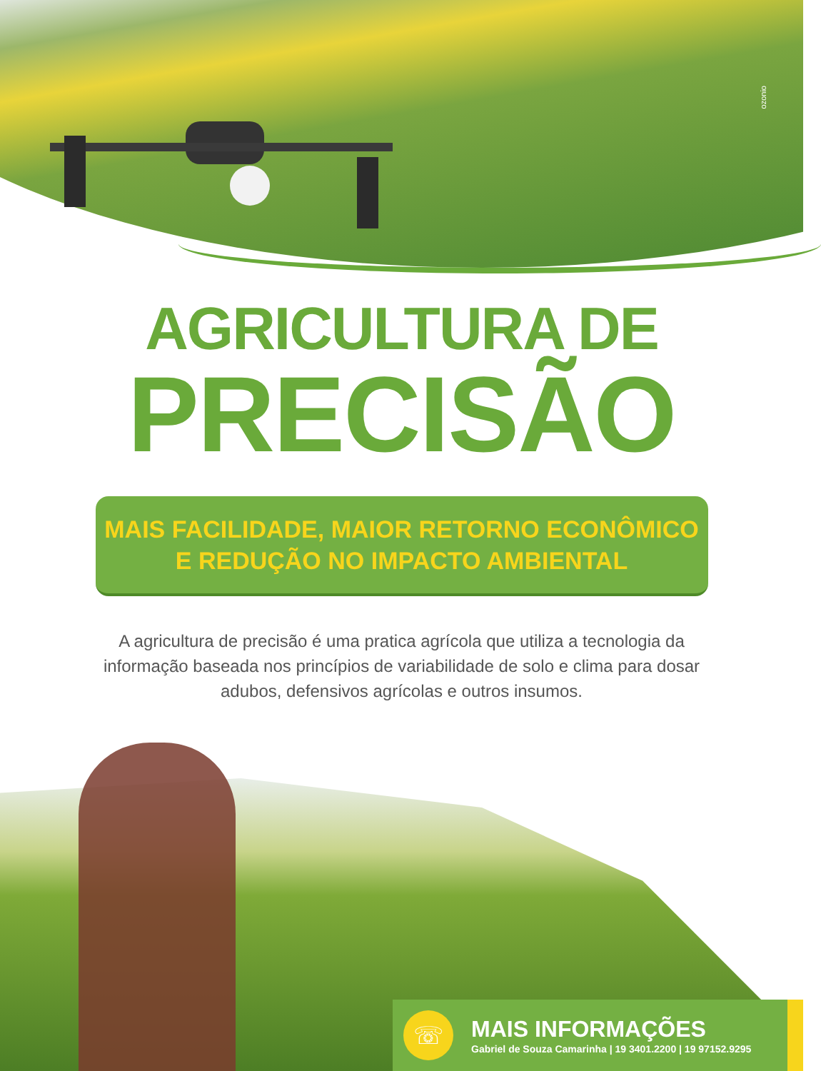ozonio
AGRICULTURA DE
PRECISÃO
MAIS FACILIDADE, MAIOR RETORNO ECONÔMICO
E REDUÇÃO NO IMPACTO AMBIENTAL
A agricultura de precisão é uma pratica agrícola que utiliza a tecnologia da informação baseada nos princípios de variabilidade de solo e clima para dosar adubos, defensivos agrícolas e outros insumos.
☏
MAIS INFORMAÇÕES
Gabriel de Souza Camarinha | 19 3401.2200 | 19 97152.9295